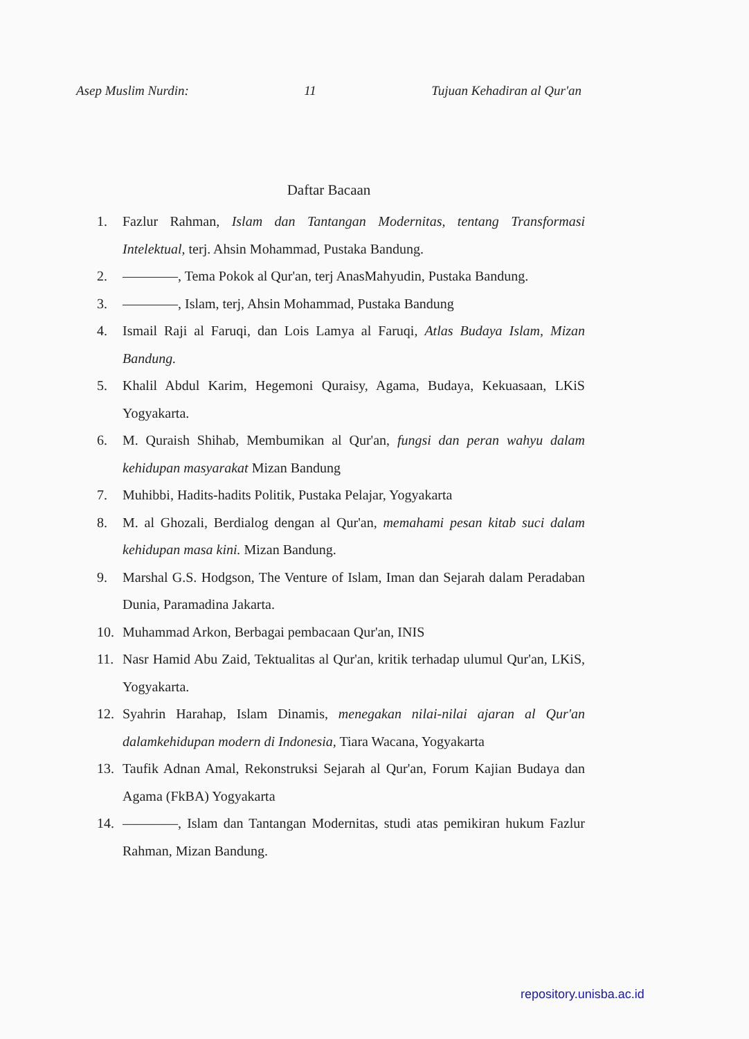Asep Muslim Nurdin: 11 Tujuan Kehadiran al Qur'an
Daftar Bacaan
1. Fazlur Rahman, Islam dan Tantangan Modernitas, tentang Transformasi Intelektual, terj. Ahsin Mohammad, Pustaka Bandung.
2. ————, Tema Pokok al Qur'an, terj AnasMahyudin, Pustaka Bandung.
3. ————, Islam, terj, Ahsin Mohammad, Pustaka Bandung
4. Ismail Raji al Faruqi, dan Lois Lamya al Faruqi, Atlas Budaya Islam, Mizan Bandung.
5. Khalil Abdul Karim, Hegemoni Quraisy, Agama, Budaya, Kekuasaan, LKiS Yogyakarta.
6. M. Quraish Shihab, Membumikan al Qur'an, fungsi dan peran wahyu dalam kehidupan masyarakat Mizan Bandung
7. Muhibbi, Hadits-hadits Politik, Pustaka Pelajar, Yogyakarta
8. M. al Ghozali, Berdialog dengan al Qur'an, memahami pesan kitab suci dalam kehidupan masa kini. Mizan Bandung.
9. Marshal G.S. Hodgson, The Venture of Islam, Iman dan Sejarah dalam Peradaban Dunia, Paramadina Jakarta.
10. Muhammad Arkon, Berbagai pembacaan Qur'an, INIS
11. Nasr Hamid Abu Zaid, Tektualitas al Qur'an, kritik terhadap ulumul Qur'an, LKiS, Yogyakarta.
12. Syahrin Harahap, Islam Dinamis, menegakan nilai-nilai ajaran al Qur'an dalamkehidupan modern di Indonesia, Tiara Wacana, Yogyakarta
13. Taufik Adnan Amal, Rekonstruksi Sejarah al Qur'an, Forum Kajian Budaya dan Agama (FkBA) Yogyakarta
14. ————, Islam dan Tantangan Modernitas, studi atas pemikiran hukum Fazlur Rahman, Mizan Bandung.
repository.unisba.ac.id